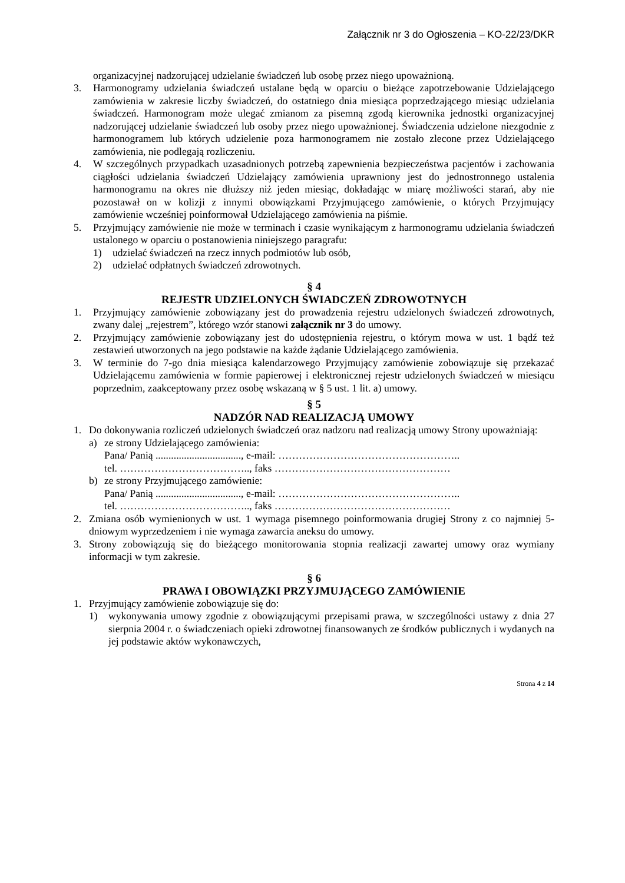Załącznik nr 3 do Ogłoszenia – KO-22/23/DKR
organizacyjnej nadzorującej udzielanie świadczeń lub osobę przez niego upoważnioną.
3. Harmonogramy udzielania świadczeń ustalane będą w oparciu o bieżące zapotrzebowanie Udzielającego zamówienia w zakresie liczby świadczeń, do ostatniego dnia miesiąca poprzedzającego miesiąc udzielania świadczeń. Harmonogram może ulegać zmianom za pisemną zgodą kierownika jednostki organizacyjnej nadzorującej udzielanie świadczeń lub osoby przez niego upoważnionej. Świadczenia udzielone niezgodnie z harmonogramem lub których udzielenie poza harmonogramem nie zostało zlecone przez Udzielającego zamówienia, nie podlegają rozliczeniu.
4. W szczególnych przypadkach uzasadnionych potrzebą zapewnienia bezpieczeństwa pacjentów i zachowania ciągłości udzielania świadczeń Udzielający zamówienia uprawniony jest do jednostronnego ustalenia harmonogramu na okres nie dłuższy niż jeden miesiąc, dokładając w miarę możliwości starań, aby nie pozostawał on w kolizji z innymi obowiązkami Przyjmującego zamówienie, o których Przyjmujący zamówienie wcześniej poinformował Udzielającego zamówienia na piśmie.
5. Przyjmujący zamówienie nie może w terminach i czasie wynikającym z harmonogramu udzielania świadczeń ustalonego w oparciu o postanowienia niniejszego paragrafu:
1) udzielać świadczeń na rzecz innych podmiotów lub osób,
2) udzielać odpłatnych świadczeń zdrowotnych.
§ 4
REJESTR UDZIELONYCH ŚWIADCZEŃ ZDROWOTNYCH
1. Przyjmujący zamówienie zobowiązany jest do prowadzenia rejestru udzielonych świadczeń zdrowotnych, zwany dalej „rejestrem”, którego wzór stanowi załącznik nr 3 do umowy.
2. Przyjmujący zamówienie zobowiązany jest do udostępnienia rejestru, o którym mowa w ust. 1 bądź też zestawień utworzonych na jego podstawie na każde żądanie Udzielającego zamówienia.
3. W terminie do 7-go dnia miesiąca kalendarzowego Przyjmujący zamówienie zobowiązuje się przekazać Udzielającemu zamówienia w formie papierowej i elektronicznej rejestr udzielonych świadczeń w miesiącu poprzednim, zaakceptowany przez osobę wskazaną w § 5 ust. 1 lit. a) umowy.
§ 5
NADZÓR NAD REALIZACJĄ UMOWY
1. Do dokonywania rozliczeń udzielonych świadczeń oraz nadzoru nad realizacją umowy Strony upoważniają:
a) ze strony Udzielającego zamówienia:
Pana/ Panią ................................., e-mail: ……………………………………………..
tel. ……………………………….., faks ……………………………………………
b) ze strony Przyjmującego zamówienie:
Pana/ Panią ................................., e-mail: ……………………………………………..
tel. ……………………………….., faks ……………………………………………
2. Zmiana osób wymienionych w ust. 1 wymaga pisemnego poinformowania drugiej Strony z co najmniej 5-dniowym wyprzedzeniem i nie wymaga zawarcia aneksu do umowy.
3. Strony zobowiązują się do bieżącego monitorowania stopnia realizacji zawartej umowy oraz wymiany informacji w tym zakresie.
§ 6
PRAWA I OBOWIĄZKI PRZYJMUJĄCEGO ZAMÓWIENIE
1. Przyjmujący zamówienie zobowiązuje się do:
1) wykonywania umowy zgodnie z obowiązującymi przepisami prawa, w szczególności ustawy z dnia 27 sierpnia 2004 r. o świadczeniach opieki zdrowotnej finansowanych ze środków publicznych i wydanych na jej podstawie aktów wykonawczych,
Strona 4 z 14